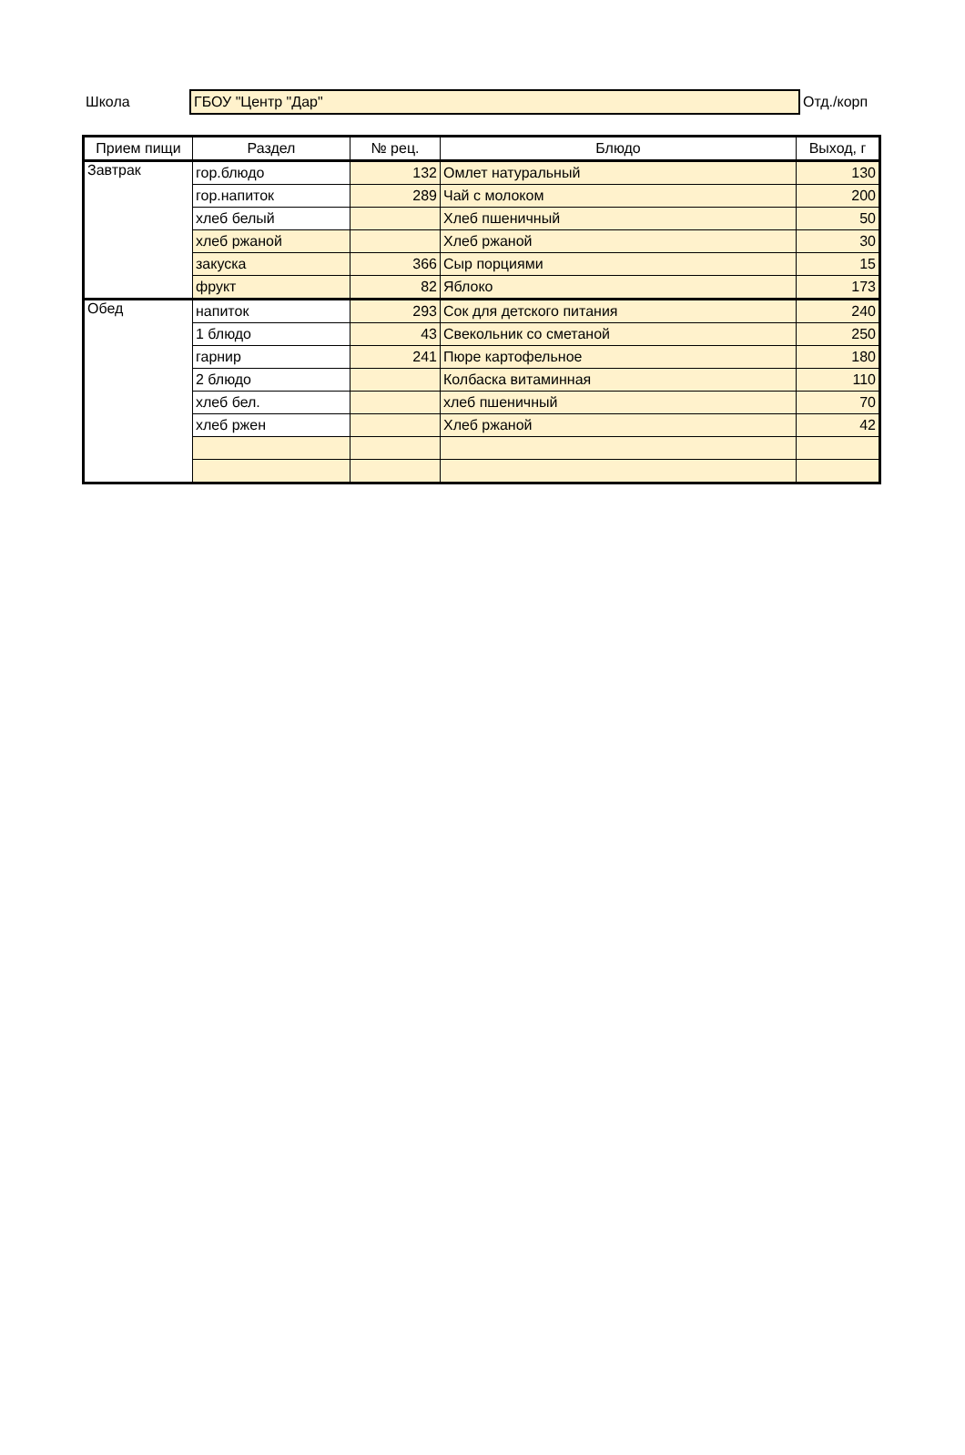Школа
ГБОУ "Центр "Дар"
Отд./корп
| Прием пищи | Раздел | № рец. | Блюдо | Выход, г |
| --- | --- | --- | --- | --- |
| Завтрак | гор.блюдо | 132 | Омлет натуральный | 130 |
| | гор.напиток | 289 | Чай с молоком | 200 |
| | хлеб белый | | Хлеб пшеничный | 50 |
| | хлеб ржаной | | Хлеб ржаной | 30 |
| | закуска | 366 | Сыр порциями | 15 |
| | фрукт | 82 | Яблоко | 173 |
| Обед | напиток | 293 | Сок для детского питания | 240 |
| | 1 блюдо | 43 | Свекольник со сметаной | 250 |
| | гарнир | 241 | Пюре картофельное | 180 |
| | 2 блюдо | | Колбаска витаминная | 110 |
| | хлеб бел. | | хлеб пшеничный | 70 |
| | хлеб ржен | | Хлеб ржаной | 42 |